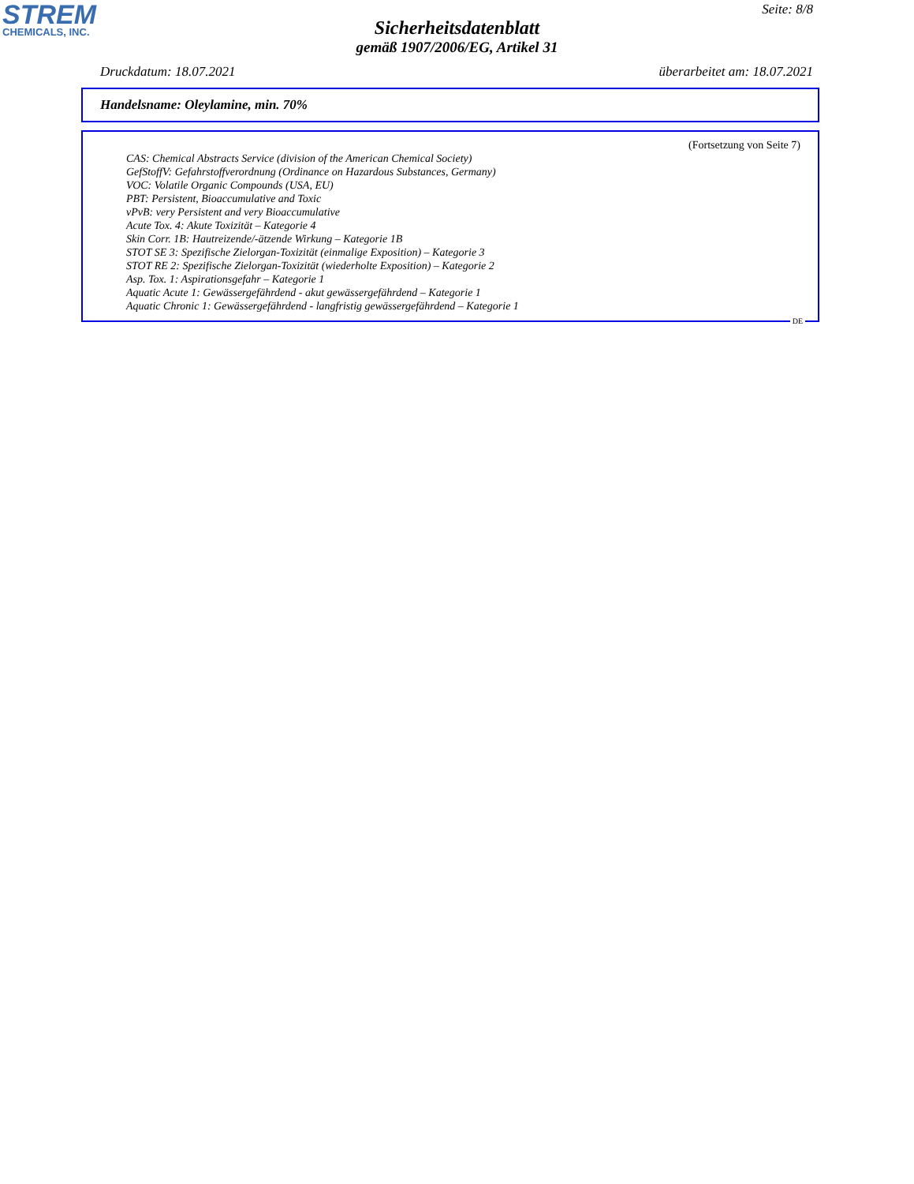STREM
CHEMICALS, INC.
Seite: 8/8
Sicherheitsdatenblatt
gemäß 1907/2006/EG, Artikel 31
Druckdatum: 18.07.2021 überarbeitet am: 18.07.2021
Handelsname: Oleylamine, min. 70%
(Fortsetzung von Seite 7)
CAS: Chemical Abstracts Service (division of the American Chemical Society)
GefStoffV: Gefahrstoffverordnung (Ordinance on Hazardous Substances, Germany)
VOC: Volatile Organic Compounds (USA, EU)
PBT: Persistent, Bioaccumulative and Toxic
vPvB: very Persistent and very Bioaccumulative
Acute Tox. 4: Akute Toxizität – Kategorie 4
Skin Corr. 1B: Hautreizende/-ätzende Wirkung – Kategorie 1B
STOT SE 3: Spezifische Zielorgan-Toxizität (einmalige Exposition) – Kategorie 3
STOT RE 2: Spezifische Zielorgan-Toxizität (wiederholte Exposition) – Kategorie 2
Asp. Tox. 1: Aspirationsgefahr – Kategorie 1
Aquatic Acute 1: Gewässergefährdend - akut gewässergefährdend – Kategorie 1
Aquatic Chronic 1: Gewässergefährdend - langfristig gewässergefährdend – Kategorie 1
DE